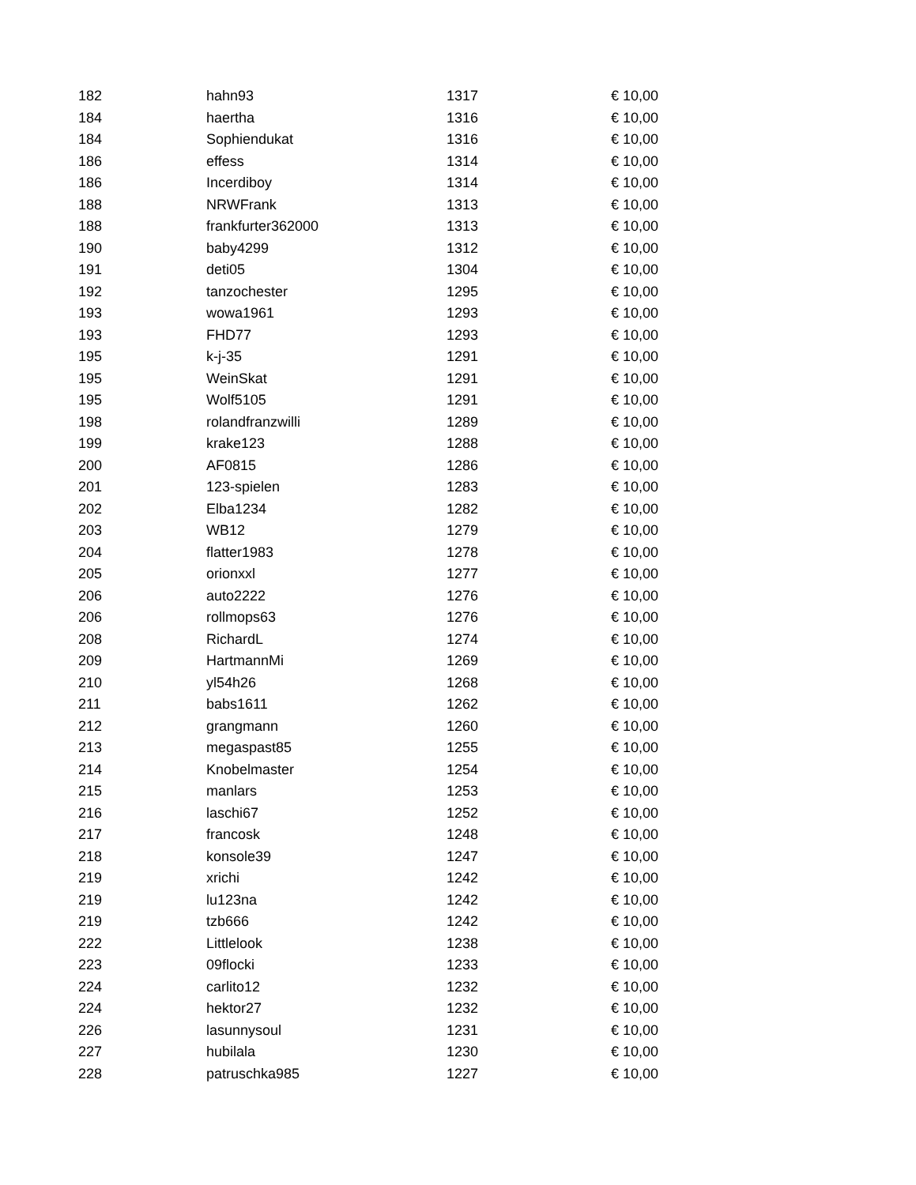| 182 | hahn93 | 1317 | € 10,00 |
| 184 | haertha | 1316 | € 10,00 |
| 184 | Sophiendukat | 1316 | € 10,00 |
| 186 | effess | 1314 | € 10,00 |
| 186 | Incerdiboy | 1314 | € 10,00 |
| 188 | NRWFrank | 1313 | € 10,00 |
| 188 | frankfurter362000 | 1313 | € 10,00 |
| 190 | baby4299 | 1312 | € 10,00 |
| 191 | deti05 | 1304 | € 10,00 |
| 192 | tanzochester | 1295 | € 10,00 |
| 193 | wowa1961 | 1293 | € 10,00 |
| 193 | FHD77 | 1293 | € 10,00 |
| 195 | k-j-35 | 1291 | € 10,00 |
| 195 | WeinSkat | 1291 | € 10,00 |
| 195 | Wolf5105 | 1291 | € 10,00 |
| 198 | rolandfranzwilli | 1289 | € 10,00 |
| 199 | krake123 | 1288 | € 10,00 |
| 200 | AF0815 | 1286 | € 10,00 |
| 201 | 123-spielen | 1283 | € 10,00 |
| 202 | Elba1234 | 1282 | € 10,00 |
| 203 | WB12 | 1279 | € 10,00 |
| 204 | flatter1983 | 1278 | € 10,00 |
| 205 | orionxxl | 1277 | € 10,00 |
| 206 | auto2222 | 1276 | € 10,00 |
| 206 | rollmops63 | 1276 | € 10,00 |
| 208 | RichardL | 1274 | € 10,00 |
| 209 | HartmannMi | 1269 | € 10,00 |
| 210 | yl54h26 | 1268 | € 10,00 |
| 211 | babs1611 | 1262 | € 10,00 |
| 212 | grangmann | 1260 | € 10,00 |
| 213 | megaspast85 | 1255 | € 10,00 |
| 214 | Knobelmaster | 1254 | € 10,00 |
| 215 | manlars | 1253 | € 10,00 |
| 216 | laschi67 | 1252 | € 10,00 |
| 217 | francosk | 1248 | € 10,00 |
| 218 | konsole39 | 1247 | € 10,00 |
| 219 | xrichi | 1242 | € 10,00 |
| 219 | lu123na | 1242 | € 10,00 |
| 219 | tzb666 | 1242 | € 10,00 |
| 222 | Littlelook | 1238 | € 10,00 |
| 223 | 09flocki | 1233 | € 10,00 |
| 224 | carlito12 | 1232 | € 10,00 |
| 224 | hektor27 | 1232 | € 10,00 |
| 226 | lasunnysoul | 1231 | € 10,00 |
| 227 | hubilala | 1230 | € 10,00 |
| 228 | patruschka985 | 1227 | € 10,00 |